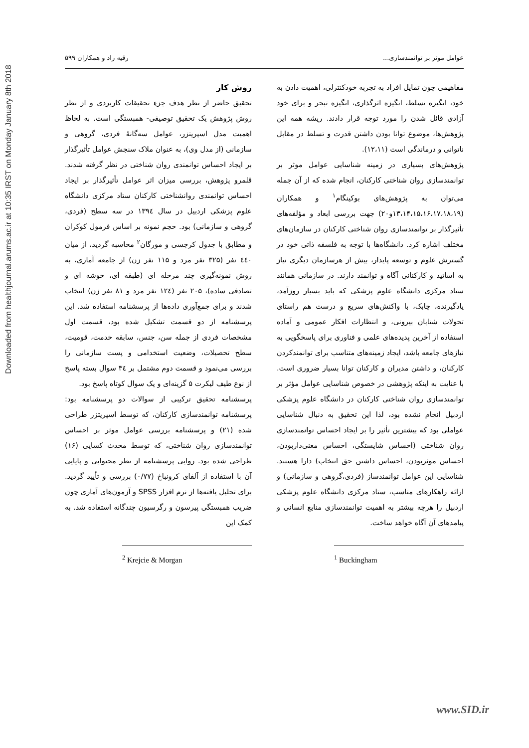Downloaded from healthjournal.arums.ac.ir at 10:35 IRST on Monday January 8th 2018
عوامل موثر بر توانمندسازی... رقیه راد و همکاران ۵۹۹
مفاهیمی چون تمایل افراد به تجربه خودکنترلی، اهمیت دادن به خود، انگیزه تسلط، انگیزه اثرگذاری، انگیزه تبحر و برای خود آزادی قائل شدن را مورد توجه قرار دادند. ریشه همه این پژوهش‌ها، موضوع توانا بودن داشتن قدرت و تسلط در مقابل ناتوانی و درماندگی است (۱۲،۱۱).
پژوهش‌های بسیاری در زمینه شناسایی عوامل موثر بر توانمندسازی روان شناختی کارکنان، انجام شده که از آن جمله می‌توان به پژوهش‌های بوکینگام<sup>۱</sup> و همکاران (۱۳،۱۴،۱۵،۱۶،۱۷،۱۸،۱۹و۲۰) جهت بررسی ابعاد و مؤلفه‌های تأثیرگذار بر توانمندسازی روان شناختی کارکنان در سازمان‌های مختلف اشاره کرد. دانشگاه‌ها با توجه به فلسفه ذاتی خود در گسترش علوم و توسعه پایدار، بیش از هرسازمان دیگری نیاز به اساتید و کارکنانی آگاه و توانمند دارند. در سازمانی همانند ستاد مرکزی دانشگاه علوم پزشکی که باید بسیار روزآمد، یادگیرنده، چابک، با واکنش‌های سریع و درست هم راستای تحولات شتابان بیرونی، و انتظارات افکار عمومی و آماده استفاده از آخرین پدیده‌های علمی و فناوری برای پاسخگویی به نیازهای جامعه باشد، ایجاد زمینه‌های متناسب برای توانمندکردن کارکنان، و داشتن مدیران و کارکنان توانا بسیار ضروری است. با عنایت به اینکه پژوهشی در خصوص شناسایی عوامل مؤثر بر توانمندسازی روان شناختی کارکنان در دانشگاه علوم پزشکی اردبیل انجام نشده بود، لذا این تحقیق به دنبال شناسایی عواملی بود که بیشترین تأثیر را بر ایجاد احساس توانمندسازی روان شناختی (احساس شایستگی، احساس معنی‌داربودن، احساس موثربودن، احساس داشتن حق انتخاب) دارا هستند. شناسایی این عوامل توانمندساز (فردی،گروهی و سازمانی) و ارائه راهکارهای مناسب، ستاد مرکزی دانشگاه علوم پزشکی اردبیل را هرچه بیشتر به اهمیت توانمندسازی منابع انسانی و پیامدهای آن آگاه خواهد ساخت.
<sup>1</sup> Buckingham
روش کار
تحقیق حاضر از نظر هدف جزءِ تحقیقات کاربردی و از نظر روش پژوهش یک تحقیق توصیفی- همبستگی است. به لحاظ اهمیت مدل اسپریتزر، عوامل سه‌گانهٔ فردی، گروهی و سازمانی (از مدل وی)، به عنوان ملاک سنجش عوامل تأثیرگذار بر ایجاد احساس توانمندی روان شناختی در نظر گرفته شدند. قلمرو پژوهش، بررسی میزان اثر عوامل تأثیرگذار بر ایجاد احساس توانمندی روانشناختی کارکنان ستاد مرکزی دانشگاه علوم پزشکی اردبیل در سال ۱۳۹٤ در سه سطح (فردی، گروهی و سازمانی) بود. حجم نمونه بر اساس فرمول کوکران و مطابق با جدول کرجسی و مورگان<sup>۲</sup> محاسبه گردید، از میان ٤٤٠ نفر (۳۲۵ نفر مرد و ۱۱۵ نفر زن) از جامعه آماری، به روش نمونه‌گیری چند مرحله ای (طبقه ای، خوشه ای و تصادفی ساده)، ۲۰۵ نفر (۱۲٤ نفر مرد و ۸۱ نفر زن) انتخاب شدند و برای جمع‌آوری داده‌ها از پرسشنامه استفاده شد. این پرسشنامه از دو قسمت تشکیل شده بود، قسمت اول مشخصات فردی از جمله سن، جنس، سابقه خدمت، قومیت، سطح تحصیلات، وضعیت استخدامی و پست سازمانی را بررسی می‌نمود و قسمت دوم مشتمل بر ۳٤ سوال بسته پاسخ از نوع طیف لیکرت ۵ گزینه‌ای و یک سوال کوتاه پاسخ بود.
پرسشنامه تحقیق ترکیبی از سوالات دو پرسشنامه بود: پرسشنامه توانمندسازی کارکنان، که توسط اسپریتزر طراحی شده (۲۱) و پرسشنامه بررسی عوامل موثر بر احساس توانمندسازی روان شناختی، که توسط محدث کسایی (۱۶) طراحی شده بود. روایی پرسشنامه از نظر محتوایی و پایایی آن با استفاده از آلفای کرونباخ (۰/۷۷) بررسی و تأیید گردید. برای تحلیل یافته‌ها از نرم افزار SPSS و آزمون‌های آماری چون ضریب همبستگی پیرسون و رگرسیون چندگانه استفاده شد. به کمک این
<sup>2</sup> Krejcie & Morgan
www.SID.ir